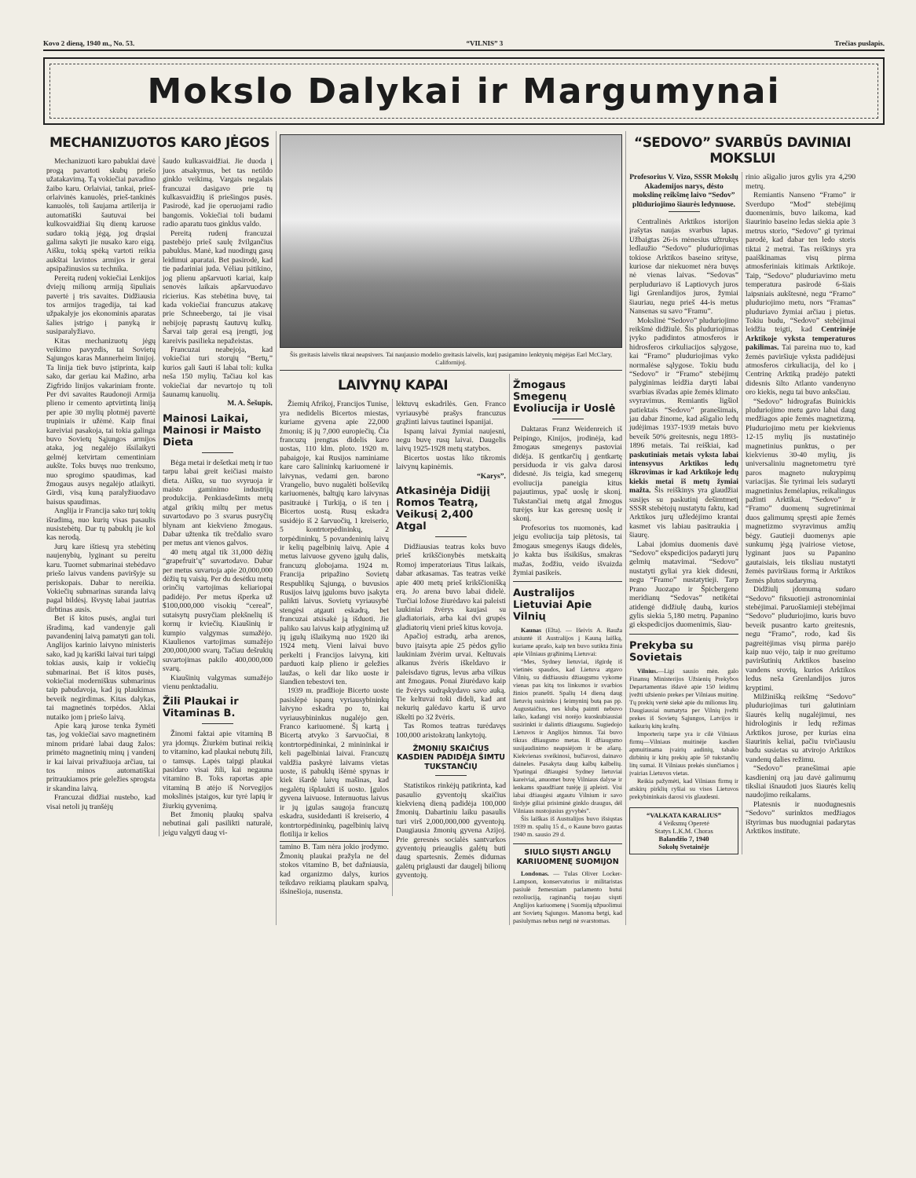Kovo 2 dieną, 1940 m., No. 53. “VILNIS” 3 Trečias puslapis.
Mokslo Dalykai ir Margumynai
MECHANIZUOTOS KARO JĖGOS
Mechanizuoti karo pabuklai davė progą pavartoti skubų priešo užatakavimą. Tą vokiečiai pavadino žaibo karu. Orlaiviai, tankai, prieš-orlaivinės kanuolės, prieš-tankinės kanuolės, toli šaujama artilerija ir automatiški šautuvai bei kulkosvaidžiai šių dienų karuose sudaro tokią jėgą, jog drąsiai galima sakyti jie nusako karo eigą. Aišku, tokią spėką vartoti reikia aukštai lavintos armijos ir gerai apsipažinusios su technika.
Pereitą rudenį vokiečiai Lenkijos dviejų milionų armiją šipuliais pavertė į tris savaites. Didžiausia tos armijos tragedija, tai kad užpakalyje jos ekonominis aparatas šalies įstrigo į panyką ir susiparalyžiavo.
Kitas mechanizuotų jėgų veikimo pavyzdis, tai Sovietų Sąjungos karas Mannerheim linijoj. Ta linija tiek buvo įstiprinta, kaip sako, dar geriau kai Mažino, arba Zigfrido linijos vakariniam fronte. Per dvi savaites Raudonoji Armija plieno ir cemento aptvirtintą liniją per apie 30 mylių plotmėj pavertė trupiniais ir užėmė. Kaip finai kareiviai pasakoja, tai tokia galinga buvo Sovietų Sąjungos armijos ataka, jog negalėjo išsilaikyti gelmėj ketvirtam cementiniam aukšte. Toks buvęs nuo trenksmo, nuo sprogimo spaudimas, kad žmogaus ausys negalėjo atlaikyti. Girdi, visą kuną paralyžiuodavo baisus spaudimas.
Anglija ir Francija sako turį tokių išradimą, nuo kurių visas pasaulis nusistebėtų. Dar tų pabuklų jie kol kas nerodą.
Jurų kare ištiesų yra stebėtinų naujenybių, lyginant su pereitu karu. Tuomet submarinai stebėdavo priešo laivus vandens paviršyje su periskopais. Dabar to nereikia. Vokiečių submarinas suranda laivą pagal bildėsį. Išvystę labai jautrias dirbtinas ausis.
Bet iš kitos pusės, anglai turi išradimą, kad vandenyje gali pavandeninį laivą pamatyti gan toli. Anglijos karinio laivyno ministeris sako, kad jų kariški laivai turi taipgi tokias ausis, kaip ir vokiečių submarinai. Bet iš kitos pusės, vokiečiai moderniškus submarinus taip pabudavoja, kad jų plaukimas beveik negirdimas. Kitas dalykas, tai magnetinės torpėdos. Aklai nutaiko jom į priešo laivą.
Apie karą jurose tenka žymėti tas, jog vokiečiai savo magnetinėm minom pridarė labai daug žalos: primėto magnetinių minų į vandenį ir kai laivai privažiuoja arčiau, tai tos minos automatiškai pritraukiamos prie geležies sprogsta ir skandina laivą.
Francuzai didžiai nustebo, kad visai netoli jų tranšėjų
šaudo kulkasvaidžiai. Jie duoda į juos atsakymus, bet tas netildo ginklo veikimą. Vargais negalais francuzai dasigavo prie tų kulkasvaidžių iš priešingos pusės. Pasirodė, kad jie operuojami radio bangomis. Vokiečiai toli budami radio aparatu tuos ginklus valdo.
Pereitą rudenį francuzai pastebėjo prieš saulę žvilgančius pabuklus. Manė, kad nuodingų gasų leidimui aparatai. Bet pasirodė, kad tie padariniai juda. Vėliau įsitikino, jog plienu apšarvuoti kariai, kaip senovės laikais apšarvuodavo ricierius. Kas stebėtina buvę, tai kada vokiečiai francuzus atakavę prie Schneebergo, tai jie visai nebijoję paprastų šautuvų kulkų. Šarvai taip gerai esą įrengti, jog kareivis pasilieka nepažeistas.
Francuzai neabejoja, kad vokiečiai turi storųjų “Bertų,” kurios gali šauti iš labai toli: kulka neša 150 mylių. Tačiau kol kas vokiečiai dar nevartojo tų toli šaunamų kanuolių.
M. A. Šešupis.
Mainosi Laikai, Mainosi ir Maisto Dieta
Bėga metai ir dešetkai metų ir tuo tarpu labai greit keičiasi maisto dieta. Aišku, su tuo svyruoja ir maisto gaminimo industrijų produkcija. Penkiasdešimts metų atgal grikių miltų per metus suvartodavo po 3 svarus pusryčių blynam ant kiekvieno žmogaus. Dabar užtenka tik trečdalio svaro per metus ant vienos galvos.
40 metų atgal tik 31,000 dėžių “grapefruit’ų” suvartodavo. Dabar per metus suvartoja apie 20,000,000 dėžių tų vaisių. Per du desėtku metų orinčių vartojimas keliariopai padidėjo. Per metus išperka už $100,000,000 visokių “cereal”, sutaisytų pusryčiam plekšnelių iš kornų ir kviečių. Kiaušinių ir kumpio valgymas sumažėjo. Kiaulienos vartojimas sumažėjo 200,000,000 svarų. Tačiau dešrukių suvartojimas pakilo 400,000,000 svarų.
Kiaušinių valgymas sumažėjo vienu penktadaliu.
Žili Plaukai ir Vitaminas B.
Žinomi faktai apie vitaminą B yra įdomųs. Žiurkėm butinai reikią to vitamino, kad plaukai nebutų žili, o tamsųs. Lapės taipgi plaukai pasidaro visai žili, kai negauna vitamino B. Toks raportas apie vitaminą B atėjo iš Norvegijos mokslinės įstaigos, kur tyrė lapių ir žiurkių gyvenimą.
Bet žmonių plaukų spalva nebutinai gali pasilikti naturalė, jeigu valgyti daug vi-
Šis greitasis laivelis tikrai neapsivers. Tai naujausio modelio greitasis laivelis, kurį pasigamino lenktynių mėgėjas Earl McClary, Californijoj.
LAIVYNŲ KAPAI
Žiemių Afrikoj, Francijos Tunise, yra nedidelis Bicertos miestas, kuriame gyvena apie 22,000 žmonių; iš jų 7,000 europiečių. Čia francuzų įrengtas didelis karo uostas, 110 klm. ploto. 1920 m. pabaigoje, kai Rusijos naminiame kare caro šalininkų kariuomenė ir laivynas, vedami gen. barono Vrangelio, buvo nugalėti bolševikų kariuomenės, baltųjų karo laivynas pasitraukė į Turkiją, o iš ten į Bicertos uostą. Rusų eskadra susidėjo iš 2 šarvuočių, 1 kreiserio, 5 kontrtorpėdininkų, 2 torpėdininkų, 5 povandeninių laivų ir kelių pagelbinių laivų. Apie 4 metus laivuose gyveno įgulų dalis, francuzų globojama. 1924 m. Francija pripažino Sovietų Respublikų Sąjungą, o buvusios Rusijos laivų įguloms buvo įsakyta palikti laivus. Sovietų vyriausybė stengėsi atgauti eskadrą, bet francuzai atsisakė ją išduoti. Jie paliko sau laivus kaip atlyginimą už jų įgulų išlaikymą nuo 1920 iki 1924 metų. Vieni laivai buvo perkelti į Francijos laivyną, kiti parduoti kaip plieno ir geležies laužas, o keli dar liko uoste ir šiandien tebestovi ten.
1939 m. pradžioje Bicerto uoste pasislėpė ispanų vyriausybininkų laivyno eskadra po to, kai vyriausybininkus nugalėjo gen. Franco kariuomenė. Šį kartą į Bicertą atvyko 3 šarvuočiai, 8 kontrtorpėdininkai, 2 minininkai ir keli pagelbiniai laivai. Francuzų valdžia paskyrė laivams vietas uoste, iš pabuklų išėmė spynas ir kiek išardė laivų mašinas, kad negalėtų išplaukti iš uosto. Įgulos gyvena laivuose. Internuotus laivus ir jų įgulas saugoja francuzų eskadra, susidedanti iš kreiserio, 4 kontrtorpėdininkų, pagelbinių laivų flotilija ir kelios
tamino B. Tam nėra jokio įrodymo. Žmonių plaukai pražyla ne del stokos vitamino B, bet dažniausia, kad organizmo dalys, kurios teikdavo reikiamą plaukam spalvą, išsinešioja, nusensta.
lėktuvų eskadrilės. Gen. Franco vyriausybė prašys francuzus grąžinti laivus tautinei Ispanijai.
Ispanų laivai žymiai naujesni, negu buvę rusų laivai. Daugelis laivų 1925-1928 metų statybos.
Bicertos uostas liko tikromis laivynų kapinėmis.
“Karys”.
Atkasinėja Didįjį Romos Teatrą, Veikusį 2,400 Atgal
Didžiausias teatras koks buvo prieš krikščionybės metskaitą Romoj imperatoriaus Titus laikais, dabar atkasamas. Tas teatras veikė apie 400 metų prieš krikščionišką erą. Jo arena buvo labai didelė. Turčiai ložose žiurėdavo kai paleisti laukiniai žvėrys kaujasi su gladiatoriais, arba kai dvi grupės gladiatorių vieni prieš kitus kovoja.
Apačioj estradų, arba arenos, buvo įtaisyta apie 25 pėdos gylio laukiniam žvėrim urvai. Keltuvais alkanus žvėris iškeldavo ir paleisdavo tigrus, levus arba vilkus ant žmogaus. Ponai žiurėdavo kaip tie žvėrys sudrąskydavo savo auką. Tie keltuvai toki dideli, kad ant nekurių galėdavo kartu iš urvo iškelti po 32 žvėris.
Tas Romos teatras turėdavęs 100,000 aristokratų lankytojų.
ŽMONIŲ SKAIČIUS KASDIEN PADIDĖJA ŠIMTU TUKSTANČIŲ
Statistikos rinkėjų patikrinta, kad pasaulio gyventojų skaičius kiekvieną dieną padidėja 100,000 žmonių. Dabartiniu laiku pasaulis turi virš 2,000,000,000 gyventojų. Daugiausia žmonių gyvena Azijoj. Prie geresnės socialės santvarkos gyventojų prieauglis galėtų buti daug spartesnis. Žemės didumas galėtų priglausti dar daugelį bilionų gyventojų.
Žmogaus Smegenų Evoliucija ir Uoslė
Daktaras Franz Weidenreich iš Peipingo, Kinijos, įrodinėja, kad žmogaus smegenys pastoviai didėja. Iš gentkarčių į gentkartę persiduoda ir vis galva darosi didesnė. Jis teigia, kad smegenų evoliucija paneigia kitus pajautimus, ypač uoslę ir skonį. Tukstančiai metų atgal žmogus turėjęs kur kas geresnę uoslę ir skonį.
Profesorius tos nuomonės, kad jeigu evoliucija taip plėtosis, tai žmogaus smegenys išaugs didelės, jo kakta bus išsikišus, smakras mažas, žodžiu, veido išvaizda žymiai pasikeis.
Australijos Lietuviai Apie Vilnių
Kaunas (Elta). — Išeivis A. Bauža atsiuntė iš Australijos į Kauną laišką, kuriame aprašo, kaip ten buvo sutikta žinia apie Vilniaus grąžinimą Lietuvai:
“Mes, Sydney lietuviai, išgirdę iš vietinės spaudos, kad Lietuva atgavo Vilnių, su didžiausiu džiaugsmu vykome vienas pas kitą tos linksmos ir svarbios žinios pranešti. Spalių 14 dieną daug lietuvių susirinko į šeimyninį butą pas pp. Augustaičius, nes klubą paimti nebuvo laiko, kadangi visi norėjo kuoskubiausiai susirinkti ir dalintis džiaugsmu. Sugiedojo Lietuvos ir Anglijos himnus. Tai buvo tikras džiaugsmo metas. Iš džiaugsmo susijaudinimo neapsiėjom ir be ašarų. Kiekvienas sveikinosi, bučiavosi, dainavo daineles. Pasakyta daug kalbų kalbelių. Ypatingai džiaugėsi Sydney lietuviai kareiviai, anuomet buvę Vilniaus dalyse ir lenkams spaudžiant turėję jį apleisti. Visi labai džiaugėsi atgautu Vilnium ir savo širdyje giliai prisiminė ginklo draugus, dėl Vilniaus nustojusius gyvybės”.
Šis laiškas iš Australijos buvo išsiųstas 1939 m. spalių 15 d., o Kaune buvo gautas 1940 m. sausio 29 d.
SIULO SIŲSTI ANGLŲ KARIUOMENĘ SUOMIJON
Londonas. — Tulas Oliver Locker-Lampson, konservatorius ir militaristas pasiulė žemesniam parlamento butui rezoliuciją, raginančią tuojau siųsti Anglijos kariuomenę į Suomiją užpuolimui ant Sovietų Sąjungos. Manoma betgi, kad pasiulymas nebus netgi nė svarstomas.
“SEDOVO” SVARBŪS DAVINIAI MOKSLUI
Profesorius V. Vizo, SSSR Mokslų Akademijos narys, dėsto mokslinę reikšmę laivo “Sedov” plūduriojimo šiaurės ledynuose.
Centralinės Arktikos istorijon įrašytas naujas svarbus lapas. Užbaigtas 26-is mėnesius užtrukęs ledlaužio “Sedovo” pluduriojimas tokiose Arktikos baseino srityse, kuriose dar niekuomet nėra buvęs nė vienas laivas. “Sedovas” perpluduriavo iš Laptiovych juros ligi Grenlandijos juros, žymiai šiauriau, negu prieš 44-is metus Nansenas su savo “Framu”.
Mokslinė “Sedovo” pluduriojimo reikšmė didžiulė. Šis pluduriojimas įvyko padidintos atmosferos ir hidrosferos cirkuliacijos sąlygose, kai “Framo” pluduriojimas vyko normalėse sąlygose. Tokiu budu “Sedovo” ir “Framo” stebėjimų palyginimas leidžia daryti labai svarbias išvadas apie žemės klimato svyravimus. Remiantis ligšiol patiektais “Sedovo” pranešimais, jau dabar žinome, kad ašigalio ledų judėjimas 1937-1939 metais buvo beveik 50% greitesnis, negu 1893-1896 metais. Tai reiškiai, kad paskutiniais metais vyksta labai intensyvus Arktikos ledų iškrovimas ir kad Arktikoje ledų kiekis metai iš metų žymiai mažta. Šis reiškinys yra glaudžiai susijęs su paskutinį dešimtmetį SSSR stebėtojų nustatytu faktu, kad Arktikos jurų užledėjimo krantai kasmet vis labiau pasitraukia į šiaurę.
Labai įdomius duomenis davė “Sedovo” ekspedicijos padaryti jurų gelmių matavimai. “Sedovo” nustatyti gyliai yra kiek didesni, negu “Framo” nustatytieji. Tarp Prano Juozapo ir Špicbergeno meridianų “Sedovas” netikėtai atidengė didžiulę daubą, kurios gylis siekia 5,180 metrų. Papanino gi ekspedicijos duomenimis, šiau-
Prekyba su Sovietais
Vilnius.—Ligi sausio mėn. galo Finansų Ministerijos Užsienių Prekybos Departamentas išdavė apie 150 leidimų įvežti užsienio prekes per Vilniaus muitinę. Tų prekių vertė siekė apie du milionus litų. Daugiausiai numatyta per Vilnių įvežti prekes iš Sovietų Sąjungos, Latvijos ir kaikurių kitų kraštų.
Importerių tarpe yra ir cilė Vilniaus firmų—Vilniaus muitinėje kasdien apmuitinama įvairių audinių, tabako dirbinių ir kitų prekių apie 50 tukstančių litų sumai. Iš Vilniaus prekės siunčiamos į įvairias Lietuvos vietas.
Reikia pažymėti, kad Vilniaus firmų ir atskirų pirklių ryšiai su visos Lietuvos prekybininkais darosi vis glaudesni.
“VALKATA KARALIUS”
4 Veiksmų Operetė
Statys L.K.M. Choras
Balandžio 7, 1940
Sokolų Svetainėje
rinio ašigalio juros gylis yra 4,290 metrų.
Remiantis Nanseno “Framo” ir Sverdupo “Mod” stebėjimų duomenimis, buvo laikoma, kad šiaurinio baseino ledas siekia apie 3 metrus storio, “Sedovo” gi tyrimai parodė, kad dabar ten ledo storis tiktai 2 metrai. Tas reiškinys yra paaiškinamas visų pirma atmosferiniais kitimais Arktikoje. Taip, “Sedovo” pluduriavimo metu temperatura pasirodė 6-šiais laipsniais aukštesnė, negu “Framo” pluduriojimo metu, nors “Framas” pluduriavo žymiai arčiau į pietus. Tokiu budu, “Sedovo” stebėjimai leidžia teigti, kad Centrinėje Arktikoje vyksta temperaturos pakilimas. Tai pareina nuo to, kad žemės paviršiuje vyksta padidėjusi atmosferos cirkuliacija, del ko į Centrinę Arktiką pradėjo patekti didesnis šilto Atlanto vandenyno oro kiekis, negu tai buvo anksčiau.
“Sedovo” hidrografas Buinickis pluduriojimo metu gavo labai daug medžiagos apie žemės magnetizmą. Pluduriojimo metu per kiekvienus 12-15 mylių jis nustatinėjo magnetinius punktus, o per kiekvienus 30-40 mylių, jis universaliniu magnetometru tyrė paros magneto nukrypimų variacijas. Šie tyrimai leis sudaryti magnetinius žemėlapius, reikalingus pažinti Arktikai. “Sedovo” ir “Framo” duomenų sugretinimai duos galimumų spręsti apie žemės magnetizmo svyravimus amžių bėgy. Gautieji duomenys apie sunkumų jėgą įvairiose vietose, lyginant juos su Papanino gautaisiais, leis tiksliau nustatyti žemės paviršiaus formą ir Arktikos žemės plutos sudarymą.
Didžiulį įdomumą sudaro “Sedovo” fiksuotieji astronominiai stebėjimai. Paruošiamieji stebėjimai “Sedovo” pluduriojimo, kuris buvo beveik pusantro karto greitesnis, negu “Framo”, rodo, kad šis pagreitėjimas visų pirma parėjo kaip nuo vėjo, taip ir nuo greitumo paviršutinių Arktikos baseino vandens srovių, kurios Arktikos ledus neša Grenlandijos juros kryptimi.
Milžinišką reikšmę “Sedovo” pluduriojimas turi galutiniam šiaurės kelių nugalėjimui, nes hidrologinis ir ledų režimas Arktikos jurose, per kurias eina šiaurinis keliai, pačiu tvirčiausiu budu susietas su atvirojo Arktikos vandenų dalies režimu.
“Sedovo” pranešimai apie kasdieninį orą jau davė galimumų tiksliai išnaudoti juos šiaurės kelių naudojimo reikalams.
Platesnis ir nuodugnesnis “Sedovo” surinktos medžiagos ištyrimas bus nuodugniai padarytas Arktikos institute.